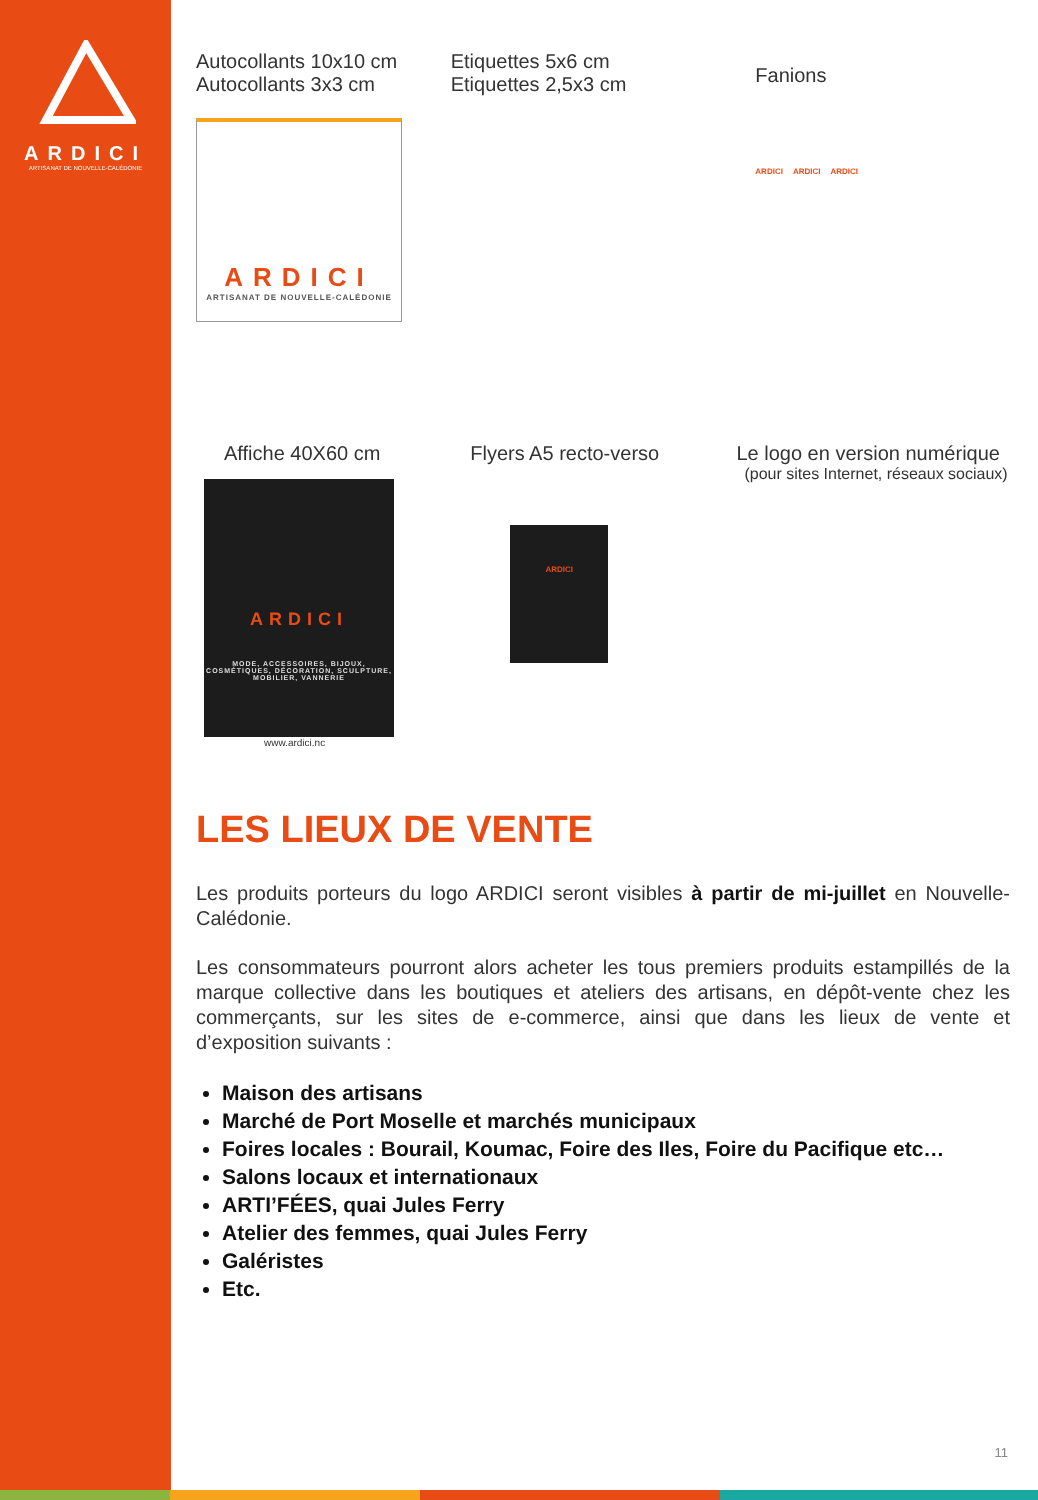ARDICI
ARTISANAT DE NOUVELLE-CALÉDONIE
Autocollants 10x10 cm
Autocollants 3x3 cm
ARDICI
ARTISANAT DE NOUVELLE-CALÉDONIE
Etiquettes 5x6 cm
Etiquettes 2,5x3 cm
Fanions
ARDICI ARDICI ARDICI
Affiche 40X60 cm
ARDICI
MODE, ACCESSOIRES, BIJOUX, COSMÉTIQUES, DÉCORATION, SCULPTURE, MOBILIER, VANNERIE
www.ardici.nc
Flyers A5 recto-verso
ARDICI
Le logo en version numérique
(pour sites Internet, réseaux sociaux)
LES LIEUX DE VENTE
Les produits porteurs du logo ARDICI seront visibles à partir de mi-juillet en Nouvelle-Calédonie.
Les consommateurs pourront alors acheter les tous premiers produits estampillés de la marque collective dans les boutiques et ateliers des artisans, en dépôt-vente chez les commerçants, sur les sites de e-commerce, ainsi que dans les lieux de vente et d’exposition suivants :
Maison des artisans
Marché de Port Moselle et marchés municipaux
Foires locales : Bourail, Koumac, Foire des Iles, Foire du Pacifique etc…
Salons locaux et internationaux
ARTI’FÉES, quai Jules Ferry
Atelier des femmes, quai Jules Ferry
Galéristes
Etc.
11